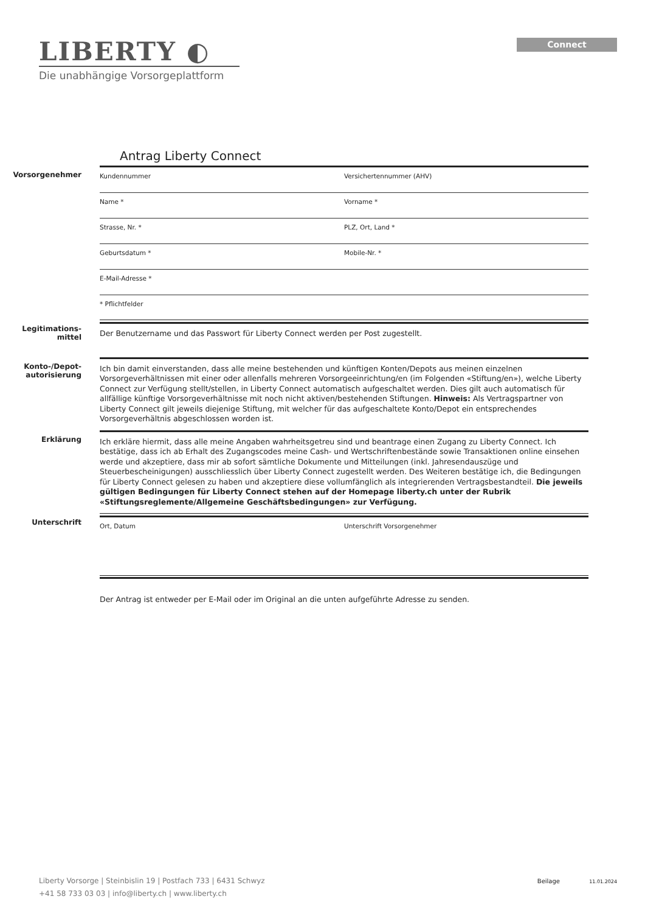LIBERTY ◐
Die unabhängige Vorsorgeplattform
Connect
Antrag Liberty Connect
Vorsorgenehmer
Kundennummer Versichertennummer (AHV)
Name * Vorname *
Strasse, Nr. * PLZ, Ort, Land *
Geburtsdatum * Mobile-Nr. *
E-Mail-Adresse *
* Pflichtfelder
Legitimations-
mittel
Der Benutzername und das Passwort für Liberty Connect werden per Post zugestellt.
Konto-/Depot-
autorisierung
Ich bin damit einverstanden, dass alle meine bestehenden und künftigen Konten/Depots aus meinen einzelnen Vorsorgeverhältnissen mit einer oder allenfalls mehreren Vorsorgeeinrichtung/en (im Folgenden «Stiftung/en»), welche Liberty Connect zur Verfügung stellt/stellen, in Liberty Connect automatisch aufgeschaltet werden. Dies gilt auch automatisch für allfällige künftige Vorsorgeverhältnisse mit noch nicht aktiven/bestehenden Stiftungen. Hinweis: Als Vertragspartner von Liberty Connect gilt jeweils diejenige Stiftung, mit welcher für das aufgeschaltete Konto/Depot ein entsprechendes Vorsorgeverhältnis abgeschlossen worden ist.
Erklärung
Ich erkläre hiermit, dass alle meine Angaben wahrheitsgetreu sind und beantrage einen Zugang zu Liberty Connect. Ich bestätige, dass ich ab Erhalt des Zugangscodes meine Cash- und Wertschriftenbestände sowie Transaktionen online einsehen werde und akzeptiere, dass mir ab sofort sämtliche Dokumente und Mitteilungen (inkl. Jahresendauszüge und Steuerbescheinigungen) ausschliesslich über Liberty Connect zugestellt werden. Des Weiteren bestätige ich, die Bedingungen für Liberty Connect gelesen zu haben und akzeptiere diese vollumfänglich als integrierenden Vertragsbestandteil. Die jeweils gültigen Bedingungen für Liberty Connect stehen auf der Homepage liberty.ch unter der Rubrik «Stiftungsreglemente/Allgemeine Geschäftsbedingungen» zur Verfügung.
Unterschrift
Ort, Datum Unterschrift Vorsorgenehmer
Der Antrag ist entweder per E-Mail oder im Original an die unten aufgeführte Adresse zu senden.
Liberty Vorsorge | Steinbislin 19 | Postfach 733 | 6431 Schwyz
+41 58 733 03 03 | info@liberty.ch | www.liberty.ch
Beilage 11.01.2024